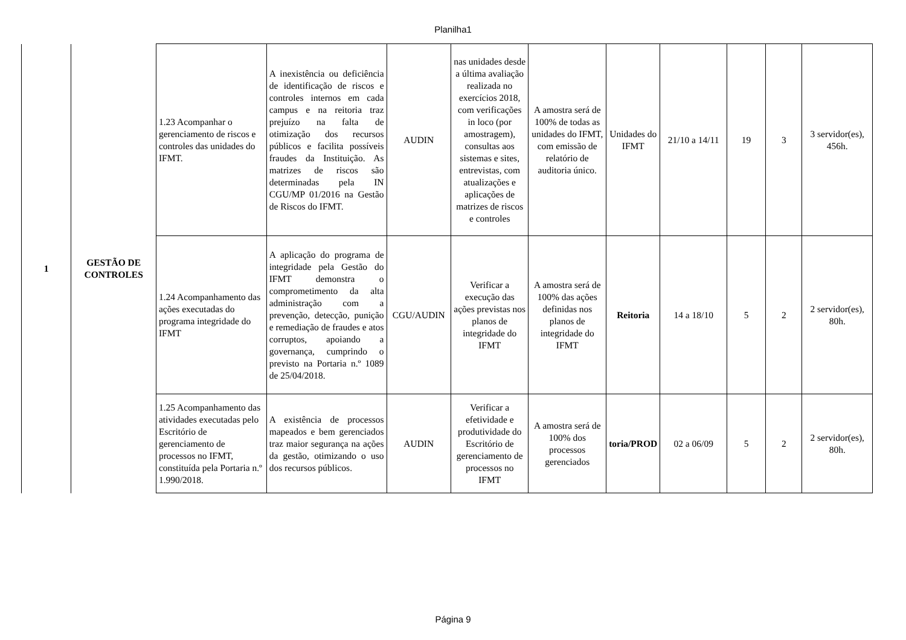Planilha1
| 1 | GESTÃO DE CONTROLES | 1.23 Acompanhar o gerenciamento de riscos e controles das unidades do IFMT. | A inexistência ou deficiência de identificação de riscos e controles internos em cada campus e na reitoria traz prejuízo na falta de otimização dos recursos públicos e facilita possíveis fraudes da Instituição. As matrizes de riscos são determinadas pela IN CGU/MP 01/2016 na Gestão de Riscos do IFMT. | AUDIN | nas unidades desde a última avaliação realizada no exercícios 2018, com verificações in loco (por amostragem), consultas aos sistemas e sites, entrevistas, com atualizações e aplicações de matrizes de riscos e controles | A amostra será de 100% de todas as unidades do IFMT, com emissão de relatório de auditoria único. | Unidades do IFMT | 21/10 a 14/11 | 19 | 3 | 3 servidor(es), 456h. |
| | | 1.24 Acompanhamento das ações executadas do programa integridade do IFMT | A aplicação do programa de integridade pela Gestão do IFMT demonstra o comprometimento da alta administração com a prevenção, detecção, punição e remediação de fraudes e atos corruptos, apoiando a governança, cumprindo o previsto na Portaria n.º 1089 de 25/04/2018. | CGU/AUDIN | Verificar a execução das ações previstas nos planos de integridade do IFMT | A amostra será de 100% das ações definidas nos planos de integridade do IFMT | Reitoria | 14 a 18/10 | 5 | 2 | 2 servidor(es), 80h. |
| | | 1.25 Acompanhamento das atividades executadas pelo Escritório de gerenciamento de processos no IFMT, constituída pela Portaria n.º 1.990/2018. | A existência de processos mapeados e bem gerenciados traz maior segurança na ações da gestão, otimizando o uso dos recursos públicos. | AUDIN | Verificar a efetividade e produtividade do Escritório de gerenciamento de processos no IFMT | A amostra será de 100% dos processos gerenciados | toria/PROD | 02 a 06/09 | 5 | 2 | 2 servidor(es), 80h. |
Página 9